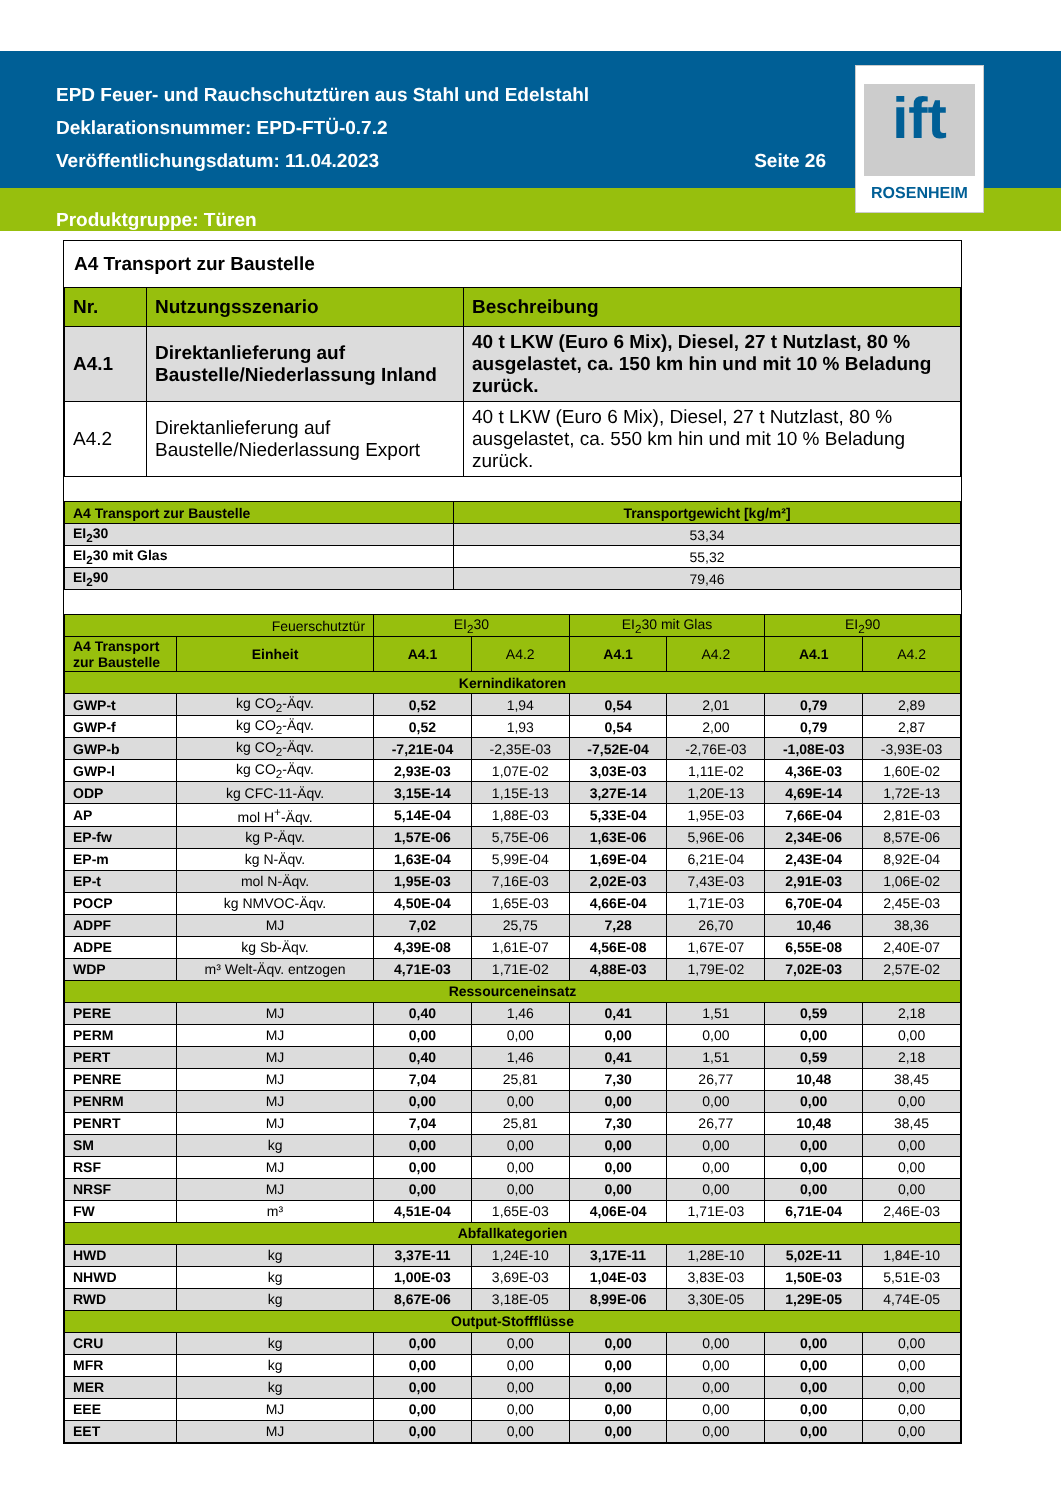EPD Feuer- und Rauchschutztüren aus Stahl und Edelstahl
Deklarationsnummer: EPD-FTÜ-0.7.2
Veröffentlichungsdatum: 11.04.2023 Seite 26
Produktgruppe: Türen
ift
ROSENHEIM
A4 Transport zur Baustelle
| Nr. | Nutzungsszenario | Beschreibung |
| --- | --- | --- |
| A4.1 | Direktanlieferung auf Baustelle/Niederlassung Inland | 40 t LKW (Euro 6 Mix), Diesel, 27 t Nutzlast, 80 % ausgelastet, ca. 150 km hin und mit 10 % Beladung zurück. |
| A4.2 | Direktanlieferung auf Baustelle/Niederlassung Export | 40 t LKW (Euro 6 Mix), Diesel, 27 t Nutzlast, 80 % ausgelastet, ca. 550 km hin und mit 10 % Beladung zurück. |
| A4 Transport zur Baustelle | Transportgewicht [kg/m²] |
| --- | --- |
| EI<sub>2</sub>30 | 53,34 |
| EI<sub>2</sub>30 mit Glas | 55,32 |
| EI<sub>2</sub>90 | 79,46 |
| Feuerschutztür | | EI<sub>2</sub>30 | | EI<sub>2</sub>30 mit Glas | | EI<sub>2</sub>90 | |
| --- | --- | --- | --- | --- | --- | --- | --- |
| A4 Transport zur Baustelle | Einheit | A4.1 | A4.2 | A4.1 | A4.2 | A4.1 | A4.2 |
| Kernindikatoren | | | | | | | |
| GWP-t | kg CO<sub>2</sub>-Äqv. | 0,52 | 1,94 | 0,54 | 2,01 | 0,79 | 2,89 |
| GWP-f | kg CO<sub>2</sub>-Äqv. | 0,52 | 1,93 | 0,54 | 2,00 | 0,79 | 2,87 |
| GWP-b | kg CO<sub>2</sub>-Äqv. | -7,21E-04 | -2,35E-03 | -7,52E-04 | -2,76E-03 | -1,08E-03 | -3,93E-03 |
| GWP-l | kg CO<sub>2</sub>-Äqv. | 2,93E-03 | 1,07E-02 | 3,03E-03 | 1,11E-02 | 4,36E-03 | 1,60E-02 |
| ODP | kg CFC-11-Äqv. | 3,15E-14 | 1,15E-13 | 3,27E-14 | 1,20E-13 | 4,69E-14 | 1,72E-13 |
| AP | mol H<sup>+</sup>-Äqv. | 5,14E-04 | 1,88E-03 | 5,33E-04 | 1,95E-03 | 7,66E-04 | 2,81E-03 |
| EP-fw | kg P-Äqv. | 1,57E-06 | 5,75E-06 | 1,63E-06 | 5,96E-06 | 2,34E-06 | 8,57E-06 |
| EP-m | kg N-Äqv. | 1,63E-04 | 5,99E-04 | 1,69E-04 | 6,21E-04 | 2,43E-04 | 8,92E-04 |
| EP-t | mol N-Äqv. | 1,95E-03 | 7,16E-03 | 2,02E-03 | 7,43E-03 | 2,91E-03 | 1,06E-02 |
| POCP | kg NMVOC-Äqv. | 4,50E-04 | 1,65E-03 | 4,66E-04 | 1,71E-03 | 6,70E-04 | 2,45E-03 |
| ADPF | MJ | 7,02 | 25,75 | 7,28 | 26,70 | 10,46 | 38,36 |
| ADPE | kg Sb-Äqv. | 4,39E-08 | 1,61E-07 | 4,56E-08 | 1,67E-07 | 6,55E-08 | 2,40E-07 |
| WDP | m³ Welt-Äqv. entzogen | 4,71E-03 | 1,71E-02 | 4,88E-03 | 1,79E-02 | 7,02E-03 | 2,57E-02 |
| Ressourceneinsatz | | | | | | | |
| PERE | MJ | 0,40 | 1,46 | 0,41 | 1,51 | 0,59 | 2,18 |
| PERM | MJ | 0,00 | 0,00 | 0,00 | 0,00 | 0,00 | 0,00 |
| PERT | MJ | 0,40 | 1,46 | 0,41 | 1,51 | 0,59 | 2,18 |
| PENRE | MJ | 7,04 | 25,81 | 7,30 | 26,77 | 10,48 | 38,45 |
| PENRM | MJ | 0,00 | 0,00 | 0,00 | 0,00 | 0,00 | 0,00 |
| PENRT | MJ | 7,04 | 25,81 | 7,30 | 26,77 | 10,48 | 38,45 |
| SM | kg | 0,00 | 0,00 | 0,00 | 0,00 | 0,00 | 0,00 |
| RSF | MJ | 0,00 | 0,00 | 0,00 | 0,00 | 0,00 | 0,00 |
| NRSF | MJ | 0,00 | 0,00 | 0,00 | 0,00 | 0,00 | 0,00 |
| FW | m³ | 4,51E-04 | 1,65E-03 | 4,06E-04 | 1,71E-03 | 6,71E-04 | 2,46E-03 |
| Abfallkategorien | | | | | | | |
| HWD | kg | 3,37E-11 | 1,24E-10 | 3,17E-11 | 1,28E-10 | 5,02E-11 | 1,84E-10 |
| NHWD | kg | 1,00E-03 | 3,69E-03 | 1,04E-03 | 3,83E-03 | 1,50E-03 | 5,51E-03 |
| RWD | kg | 8,67E-06 | 3,18E-05 | 8,99E-06 | 3,30E-05 | 1,29E-05 | 4,74E-05 |
| Output-Stoffflüsse | | | | | | | |
| CRU | kg | 0,00 | 0,00 | 0,00 | 0,00 | 0,00 | 0,00 |
| MFR | kg | 0,00 | 0,00 | 0,00 | 0,00 | 0,00 | 0,00 |
| MER | kg | 0,00 | 0,00 | 0,00 | 0,00 | 0,00 | 0,00 |
| EEE | MJ | 0,00 | 0,00 | 0,00 | 0,00 | 0,00 | 0,00 |
| EET | MJ | 0,00 | 0,00 | 0,00 | 0,00 | 0,00 | 0,00 |